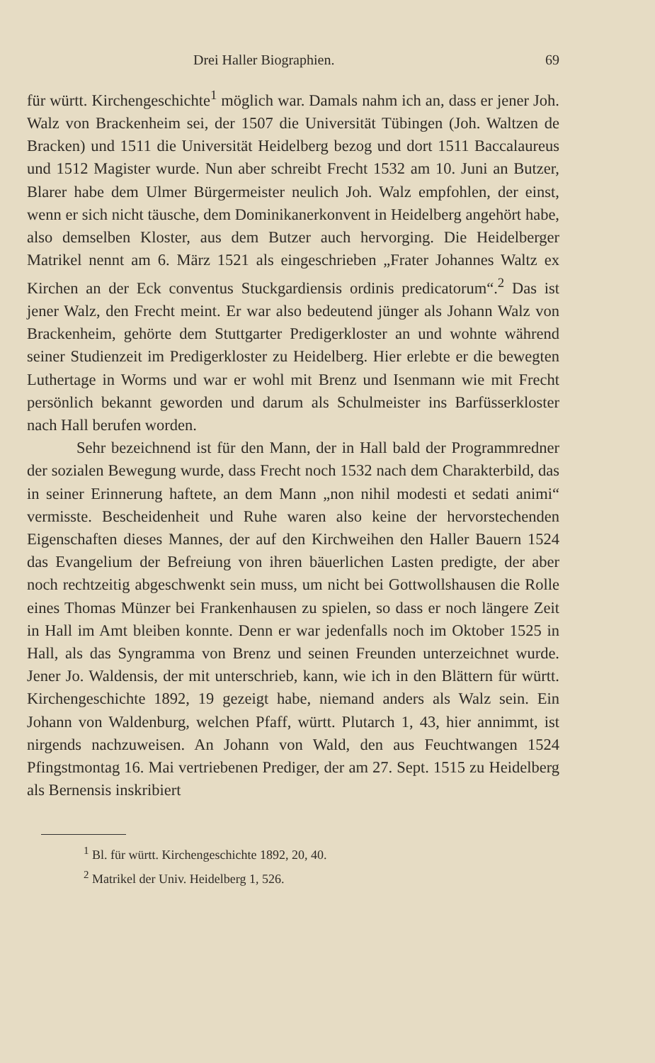Drei Haller Biographien. 69
für württ. Kirchengeschichte<sup>1</sup> möglich war. Damals nahm ich an, dass er jener Joh. Walz von Brackenheim sei, der 1507 die Universität Tübingen (Joh. Waltzen de Bracken) und 1511 die Universität Heidelberg bezog und dort 1511 Baccalaureus und 1512 Magister wurde. Nun aber schreibt Frecht 1532 am 10. Juni an Butzer, Blarer habe dem Ulmer Bürgermeister neulich Joh. Walz empfohlen, der einst, wenn er sich nicht täusche, dem Dominikanerkonvent in Heidelberg angehört habe, also demselben Kloster, aus dem Butzer auch hervorging. Die Heidelberger Matrikel nennt am 6. März 1521 als eingeschrieben „Frater Johannes Waltz ex Kirchen an der Eck conventus Stuckgardiensis ordinis predicatorum“.<sup>2</sup> Das ist jener Walz, den Frecht meint. Er war also bedeutend jünger als Johann Walz von Brackenheim, gehörte dem Stuttgarter Predigerkloster an und wohnte während seiner Studienzeit im Predigerkloster zu Heidelberg. Hier erlebte er die bewegten Luthertage in Worms und war er wohl mit Brenz und Isenmann wie mit Frecht persönlich bekannt geworden und darum als Schulmeister ins Barfüsserkloster nach Hall berufen worden.
Sehr bezeichnend ist für den Mann, der in Hall bald der Programmredner der sozialen Bewegung wurde, dass Frecht noch 1532 nach dem Charakterbild, das in seiner Erinnerung haftete, an dem Mann „non nihil modesti et sedati animi“ vermisste. Bescheidenheit und Ruhe waren also keine der hervorstechenden Eigenschaften dieses Mannes, der auf den Kirchweihen den Haller Bauern 1524 das Evangelium der Befreiung von ihren bäuerlichen Lasten predigte, der aber noch rechtzeitig abgeschwenkt sein muss, um nicht bei Gottwollshausen die Rolle eines Thomas Münzer bei Frankenhausen zu spielen, so dass er noch längere Zeit in Hall im Amt bleiben konnte. Denn er war jedenfalls noch im Oktober 1525 in Hall, als das Syngramma von Brenz und seinen Freunden unterzeichnet wurde. Jener Jo. Waldensis, der mit unterschrieb, kann, wie ich in den Blättern für württ. Kirchengeschichte 1892, 19 gezeigt habe, niemand anders als Walz sein. Ein Johann von Waldenburg, welchen Pfaff, württ. Plutarch 1, 43, hier annimmt, ist nirgends nachzuweisen. An Johann von Wald, den aus Feuchtwangen 1524 Pfingstmontag 16. Mai vertriebenen Prediger, der am 27. Sept. 1515 zu Heidelberg als Bernensis inskribiert
<sup>1</sup> Bl. für württ. Kirchengeschichte 1892, 20, 40.
<sup>2</sup> Matrikel der Univ. Heidelberg 1, 526.